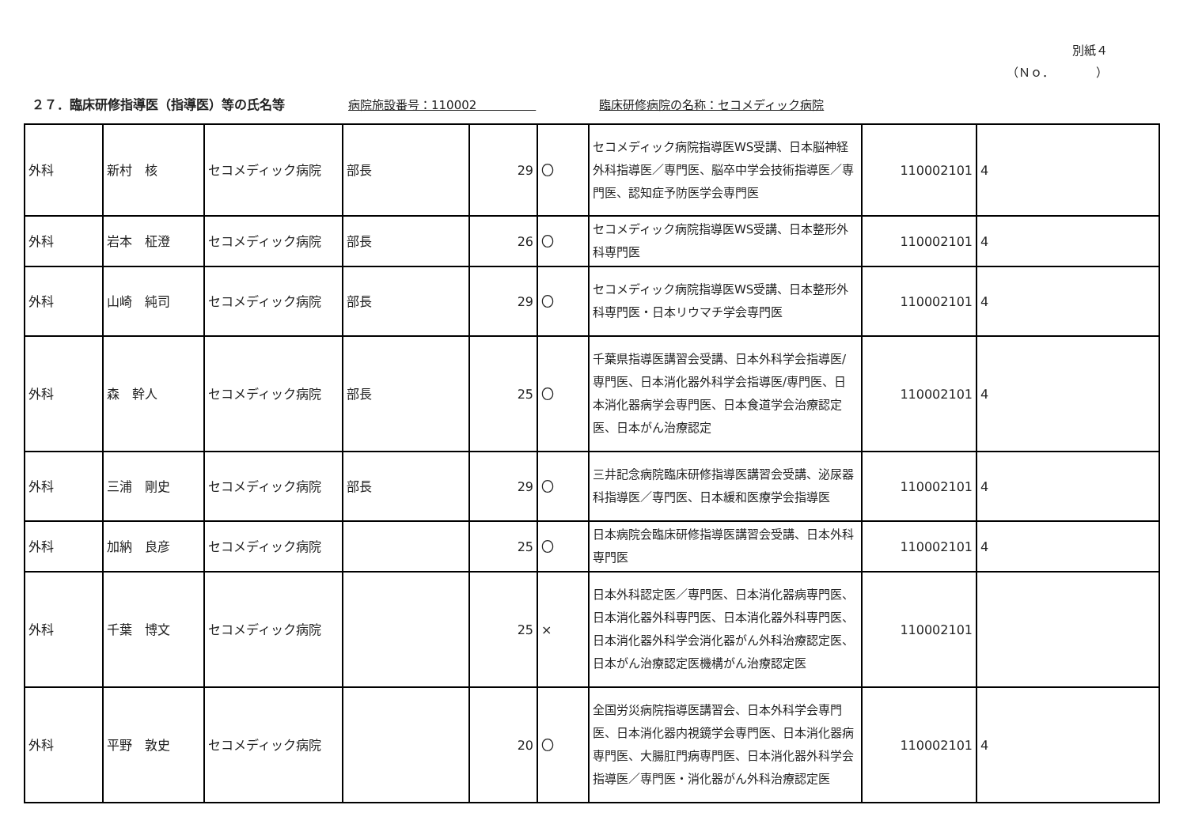別紙４
（Ｎｏ．　　　　）
２７．臨床研修指導医（指導医）等の氏名等 病院施設番号：110002　　　　　臨床研修病院の名称：セコメディック病院
| 外科 | 新村 核 | セコメディック病院 | 部長 | 29 | 〇 | セコメディック病院指導医WS受講、日本脳神経外科指導医／専門医、脳卒中学会技術指導医／専門医、認知症予防医学会専門医 | 110002101 | 4 |
| 外科 | 岩本 柾澄 | セコメディック病院 | 部長 | 26 | 〇 | セコメディック病院指導医WS受講、日本整形外科専門医 | 110002101 | 4 |
| 外科 | 山崎 純司 | セコメディック病院 | 部長 | 29 | 〇 | セコメディック病院指導医WS受講、日本整形外科専門医・日本リウマチ学会専門医 | 110002101 | 4 |
| 外科 | 森 幹人 | セコメディック病院 | 部長 | 25 | 〇 | 千葉県指導医講習会受講、日本外科学会指導医/専門医、日本消化器外科学会指導医/専門医、日本消化器病学会専門医、日本食道学会治療認定医、日本がん治療認定 | 110002101 | 4 |
| 外科 | 三浦 剛史 | セコメディック病院 | 部長 | 29 | 〇 | 三井記念病院臨床研修指導医講習会受講、泌尿器科指導医／専門医、日本緩和医療学会指導医 | 110002101 | 4 |
| 外科 | 加納 良彦 | セコメディック病院 | | 25 | 〇 | 日本病院会臨床研修指導医講習会受講、日本外科専門医 | 110002101 | 4 |
| 外科 | 千葉 博文 | セコメディック病院 | | 25 | × | 日本外科認定医／専門医、日本消化器病専門医、日本消化器外科専門医、日本消化器外科専門医、日本消化器外科学会消化器がん外科治療認定医、日本がん治療認定医機構がん治療認定医 | 110002101 | |
| 外科 | 平野 敦史 | セコメディック病院 | | 20 | 〇 | 全国労災病院指導医講習会、日本外科学会専門医、日本消化器内視鏡学会専門医、日本消化器病専門医、大腸肛門病専門医、日本消化器外科学会指導医／専門医・消化器がん外科治療認定医 | 110002101 | 4 |